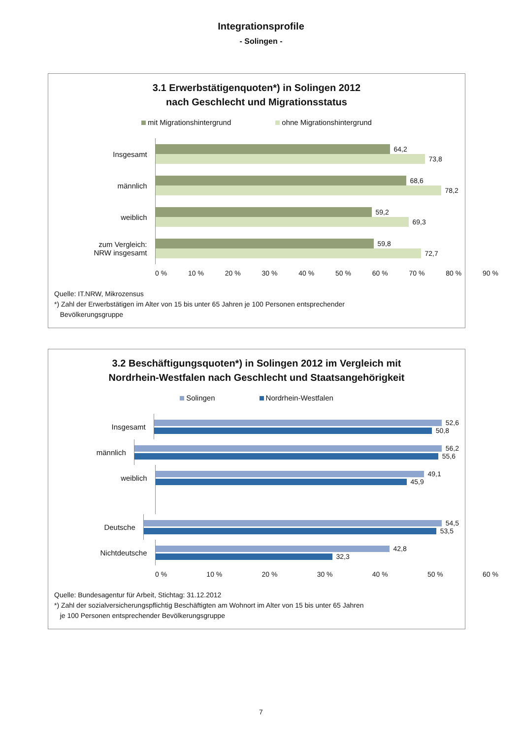Integrationsprofile
- Solingen -
3.1 Erwerbstätigenquoten*) in Solingen 2012
nach Geschlecht und Migrationsstatus
mit Migrationshintergrund ohne Migrationshintergrund
Insgesamt
64,2
73,8
männlich
68,6
78,2
weiblich
59,2
69,3
zum Vergleich:
NRW insgesamt
59,8
72,7
0 % 10 % 20 % 30 % 40 % 50 % 60 % 70 % 80 % 90 %
Quelle: IT.NRW, Mikrozensus
*) Zahl der Erwerbstätigen im Alter von 15 bis unter 65 Jahren je 100 Personen entsprechender
Bevölkerungsgruppe
3.2 Beschäftigungsquoten*) in Solingen 2012 im Vergleich mit
Nordrhein-Westfalen nach Geschlecht und Staatsangehörigkeit
Solingen Nordrhein-Westfalen
Insgesamt
52,6
50,8
männlich
56,2
55,6
weiblich
49,1
45,9
Deutsche
54,5
53,5
Nichtdeutsche
42,8
32,3
0 % 10 % 20 % 30 % 40 % 50 % 60 %
Quelle: Bundesagentur für Arbeit, Stichtag: 31.12.2012
*) Zahl der sozialversicherungspflichtig Beschäftigten am Wohnort im Alter von 15 bis unter 65 Jahren
je 100 Personen entsprechender Bevölkerungsgruppe
7